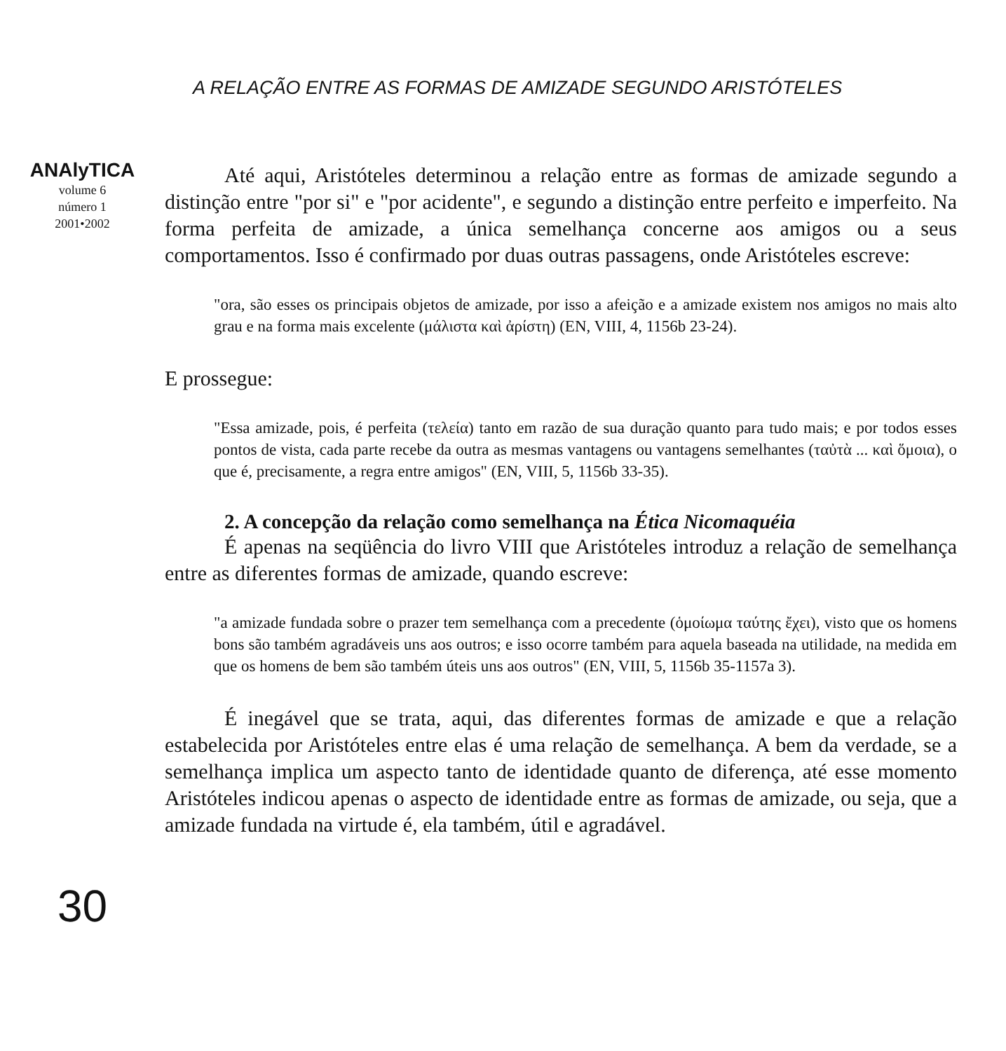A RELAÇÃO ENTRE AS FORMAS DE AMIZADE SEGUNDO ARISTÓTELES
ANAlyTICA
volume 6
número 1
2001•2002
30
Até aqui, Aristóteles determinou a relação entre as formas de amizade segundo a distinção entre "por si" e "por acidente", e segundo a distinção entre perfeito e imperfeito. Na forma perfeita de amizade, a única semelhança concerne aos amigos ou a seus comportamentos. Isso é confirmado por duas outras passagens, onde Aristóteles escreve:
"ora, são esses os principais objetos de amizade, por isso a afeição e a amizade existem nos amigos no mais alto grau e na forma mais excelente (μάλιστα καὶ ἀρίστη) (EN, VIII, 4, 1156b 23-24).
E prossegue:
"Essa amizade, pois, é perfeita (τελεία) tanto em razão de sua duração quanto para tudo mais; e por todos esses pontos de vista, cada parte recebe da outra as mesmas vantagens ou vantagens semelhantes (ταὐτὰ ... καὶ ὅμοια), o que é, precisamente, a regra entre amigos" (EN, VIII, 5, 1156b 33-35).
2. A concepção da relação como semelhança na Ética Nicomaquéia
É apenas na seqüência do livro VIII que Aristóteles introduz a relação de semelhança entre as diferentes formas de amizade, quando escreve:
"a amizade fundada sobre o prazer tem semelhança com a precedente (ὁμοίωμα ταύτης ἔχει), visto que os homens bons são também agradáveis uns aos outros; e isso ocorre também para aquela baseada na utilidade, na medida em que os homens de bem são também úteis uns aos outros" (EN, VIII, 5, 1156b 35-1157a 3).
É inegável que se trata, aqui, das diferentes formas de amizade e que a relação estabelecida por Aristóteles entre elas é uma relação de semelhança. A bem da verdade, se a semelhança implica um aspecto tanto de identidade quanto de diferença, até esse momento Aristóteles indicou apenas o aspecto de identidade entre as formas de amizade, ou seja, que a amizade fundada na virtude é, ela também, útil e agradável.